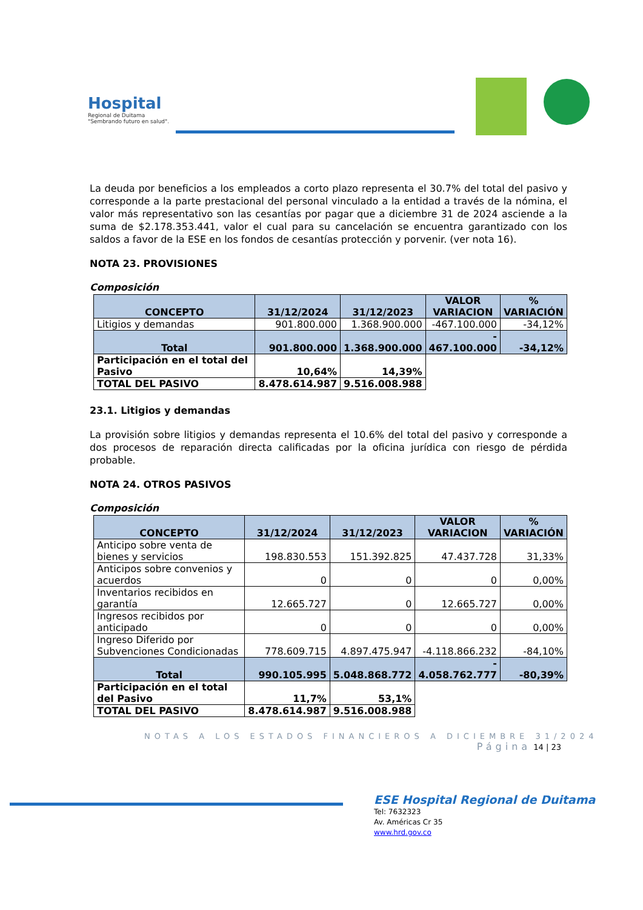Hospital
Regional de Duitama
"Sembrando futuro en salud".
La deuda por beneficios a los empleados a corto plazo representa el 30.7% del total del pasivo y corresponde a la parte prestacional del personal vinculado a la entidad a través de la nómina, el valor más representativo son las cesantías por pagar que a diciembre 31 de 2024 asciende a la suma de $2.178.353.441, valor el cual para su cancelación se encuentra garantizado con los saldos a favor de la ESE en los fondos de cesantías protección y porvenir. (ver nota 16).
NOTA 23. PROVISIONES
Composición
| CONCEPTO | 31/12/2024 | 31/12/2023 | VALOR VARIACION | % VARIACIÓN |
| --- | --- | --- | --- | --- |
| Litigios y demandas | 901.800.000 | 1.368.900.000 | -467.100.000 | -34,12% |
| Total | 901.800.000 | 1.368.900.000 | - 467.100.000 | -34,12% |
| Participación en el total del Pasivo | 10,64% | 14,39% | | |
| TOTAL DEL PASIVO | 8.478.614.987 | 9.516.008.988 | | |
23.1. Litigios y demandas
La provisión sobre litigios y demandas representa el 10.6% del total del pasivo y corresponde a dos procesos de reparación directa calificadas por la oficina jurídica con riesgo de pérdida probable.
NOTA 24. OTROS PASIVOS
Composición
| CONCEPTO | 31/12/2024 | 31/12/2023 | VALOR VARIACION | % VARIACIÓN |
| --- | --- | --- | --- | --- |
| Anticipo sobre venta de bienes y servicios | 198.830.553 | 151.392.825 | 47.437.728 | 31,33% |
| Anticipos sobre convenios y acuerdos | 0 | 0 | 0 | 0,00% |
| Inventarios recibidos en garantía | 12.665.727 | 0 | 12.665.727 | 0,00% |
| Ingresos recibidos por anticipado | 0 | 0 | 0 | 0,00% |
| Ingreso Diferido por Subvenciones Condicionadas | 778.609.715 | 4.897.475.947 | -4.118.866.232 | -84,10% |
| Total | 990.105.995 | 5.048.868.772 | - 4.058.762.777 | -80,39% |
| Participación en el total del Pasivo | 11,7% | 53,1% | | |
| TOTAL DEL PASIVO | 8.478.614.987 | 9.516.008.988 | | |
NOTAS A LOS ESTADOS FINANCIEROS A DICIEMBRE 31/2024
Página 14 | 23
ESE Hospital Regional de Duitama
Tel: 7632323
Av. Américas Cr 35
www.hrd.gov.co